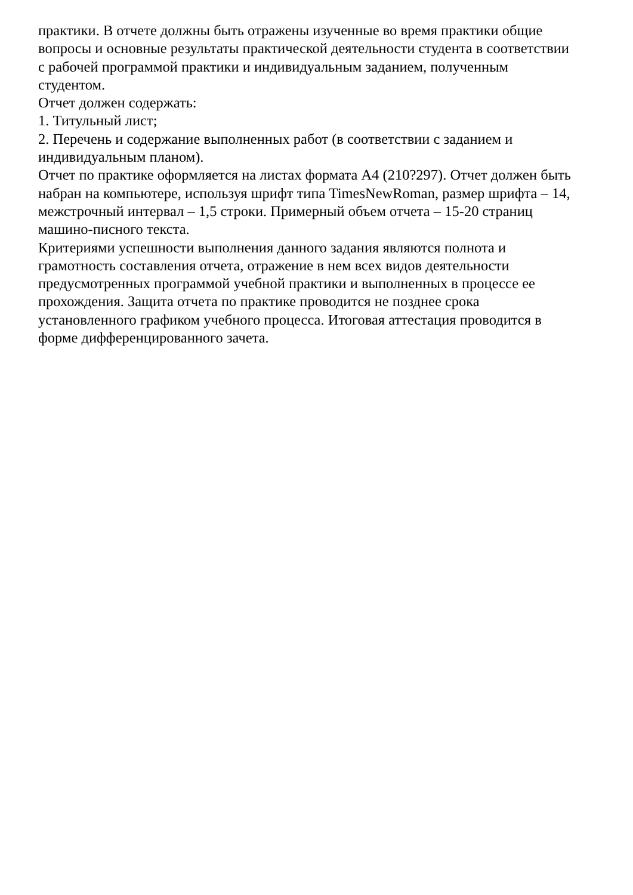практики. В отчете должны быть отражены изученные во время практики общие
вопросы и основные результаты практической деятельности студента в соответствии
с рабочей программой практики и индивидуальным заданием, полученным
студентом.
Отчет должен содержать:
1. Титульный лист;
2. Перечень и содержание выполненных работ (в соответствии с заданием и
индивидуальным планом).
Отчет по практике оформляется на листах формата А4 (210?297). Отчет должен быть
набран на компьютере, используя шрифт типа TimesNewRoman, размер шрифта – 14,
межстрочный интервал – 1,5 строки. Примерный объем отчета – 15-20 страниц
машино-писного текста.
Критериями успешности выполнения данного задания являются полнота и
грамотность составления отчета, отражение в нем всех видов деятельности
предусмотренных программой учебной практики и выполненных в процессе ее
прохождения. Защита отчета по практике проводится не позднее срока
установленного графиком учебного процесса. Итоговая аттестация проводится в
форме дифференцированного зачета.